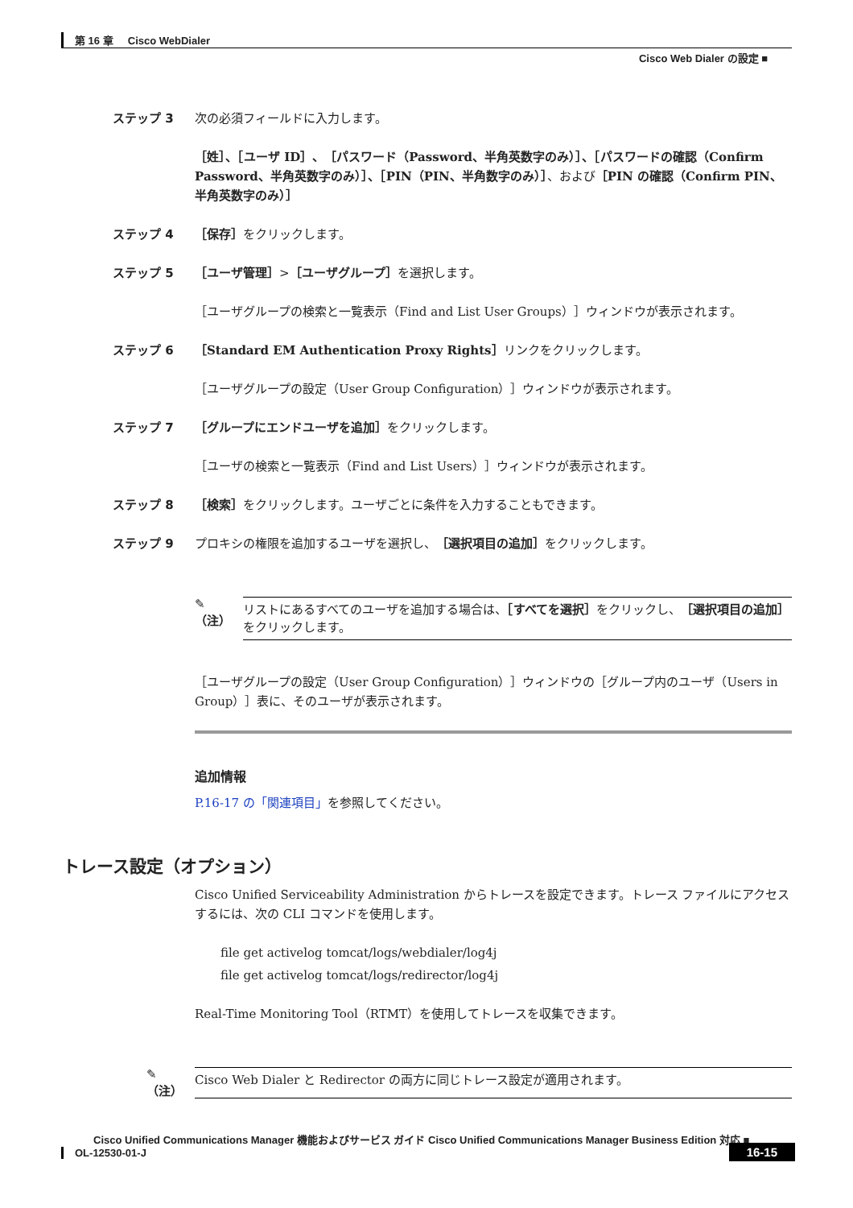第 16 章 Cisco WebDialer
Cisco Web Dialer の設定 ■
ステップ 3 次の必須フィールドに入力します。
［姓］、［ユーザ ID］、［パスワード（Password、半角英数字のみ）］、［パスワードの確認（Confirm Password、半角英数字のみ）］、［PIN（PIN、半角数字のみ）］、および［PIN の確認（Confirm PIN、半角英数字のみ）］
ステップ 4 ［保存］をクリックします。
ステップ 5 ［ユーザ管理］>［ユーザグループ］を選択します。
［ユーザグループの検索と一覧表示（Find and List User Groups）］ウィンドウが表示されます。
ステップ 6 ［Standard EM Authentication Proxy Rights］リンクをクリックします。
［ユーザグループの設定（User Group Configuration）］ウィンドウが表示されます。
ステップ 7 ［グループにエンドユーザを追加］をクリックします。
［ユーザの検索と一覧表示（Find and List Users）］ウィンドウが表示されます。
ステップ 8 ［検索］をクリックします。ユーザごとに条件を入力することもできます。
ステップ 9 プロキシの権限を追加するユーザを選択し、［選択項目の追加］をクリックします。
✎
（注）
リストにあるすべてのユーザを追加する場合は、［すべてを選択］をクリックし、［選択項目の追加］をクリックします。
［ユーザグループの設定（User Group Configuration）］ウィンドウの［グループ内のユーザ（Users in Group）］表に、そのユーザが表示されます。
追加情報
P.16-17 の「関連項目」を参照してください。
トレース設定（オプション）
Cisco Unified Serviceability Administration からトレースを設定できます。トレース ファイルにアクセスするには、次の CLI コマンドを使用します。
file get activelog tomcat/logs/webdialer/log4j
file get activelog tomcat/logs/redirector/log4j
Real-Time Monitoring Tool（RTMT）を使用してトレースを収集できます。
✎
（注）
Cisco Web Dialer と Redirector の両方に同じトレース設定が適用されます。
Cisco Unified Communications Manager 機能およびサービス ガイド Cisco Unified Communications Manager Business Edition 対応 ■
OL-12530-01-J
16-15